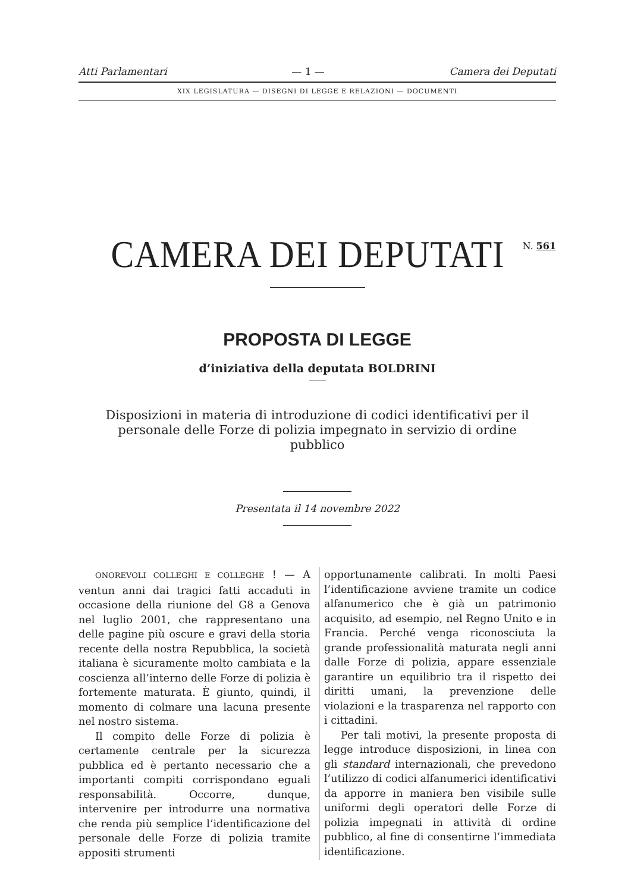Atti Parlamentari — 1 — Camera dei Deputati
XIX LEGISLATURA — DISEGNI DI LEGGE E RELAZIONI — DOCUMENTI
CAMERA DEI DEPUTATI
N. 561
PROPOSTA DI LEGGE
d’iniziativa della deputata BOLDRINI
Disposizioni in materia di introduzione di codici identificativi per il personale delle Forze di polizia impegnato in servizio di ordine pubblico
Presentata il 14 novembre 2022
ONOREVOLI COLLEGHI E COLLEGHE ! — A ventun anni dai tragici fatti accaduti in occasione della riunione del G8 a Genova nel luglio 2001, che rappresentano una delle pagine più oscure e gravi della storia recente della nostra Repubblica, la società italiana è sicuramente molto cambiata e la coscienza all’interno delle Forze di polizia è fortemente maturata. È giunto, quindi, il momento di colmare una lacuna presente nel nostro sistema.
Il compito delle Forze di polizia è certamente centrale per la sicurezza pubblica ed è pertanto necessario che a importanti compiti corrispondano eguali responsabilità. Occorre, dunque, intervenire per introdurre una normativa che renda più semplice l’identificazione del personale delle Forze di polizia tramite appositi strumenti
opportunamente calibrati. In molti Paesi l’identificazione avviene tramite un codice alfanumerico che è già un patrimonio acquisito, ad esempio, nel Regno Unito e in Francia. Perché venga riconosciuta la grande professionalità maturata negli anni dalle Forze di polizia, appare essenziale garantire un equilibrio tra il rispetto dei diritti umani, la prevenzione delle violazioni e la trasparenza nel rapporto con i cittadini.
Per tali motivi, la presente proposta di legge introduce disposizioni, in linea con gli standard internazionali, che prevedono l’utilizzo di codici alfanumerici identificativi da apporre in maniera ben visibile sulle uniformi degli operatori delle Forze di polizia impegnati in attività di ordine pubblico, al fine di consentirne l’immediata identificazione.